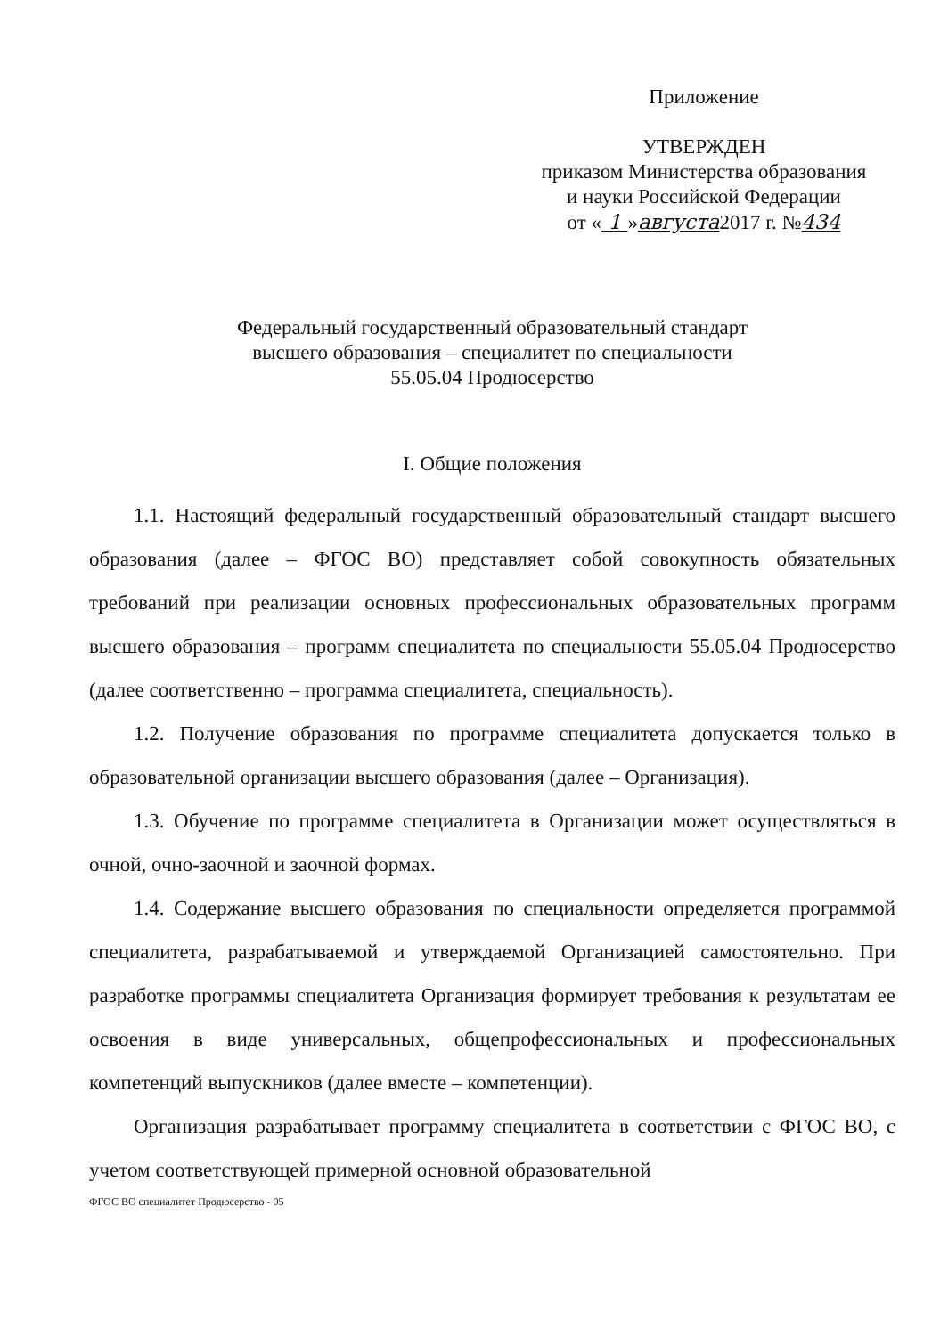Приложение
УТВЕРЖДЕН
приказом Министерства образования
и науки Российской Федерации
от « 1 »августа2017 г. №434
Федеральный государственный образовательный стандарт
высшего образования – специалитет по специальности
55.05.04 Продюсерство
I. Общие положения
1.1. Настоящий федеральный государственный образовательный стандарт высшего образования (далее – ФГОС ВО) представляет собой совокупность обязательных требований при реализации основных профессиональных образовательных программ высшего образования – программ специалитета по специальности 55.05.04 Продюсерство (далее соответственно – программа специалитета, специальность).
1.2. Получение образования по программе специалитета допускается только в образовательной организации высшего образования (далее – Организация).
1.3. Обучение по программе специалитета в Организации может осуществляться в очной, очно-заочной и заочной формах.
1.4. Содержание высшего образования по специальности определяется программой специалитета, разрабатываемой и утверждаемой Организацией самостоятельно. При разработке программы специалитета Организация формирует требования к результатам ее освоения в виде универсальных, общепрофессиональных и профессиональных компетенций выпускников (далее вместе – компетенции).
Организация разрабатывает программу специалитета в соответствии с ФГОС ВО, с учетом соответствующей примерной основной образовательной
ФГОС ВО специалитет Продюсерство - 05